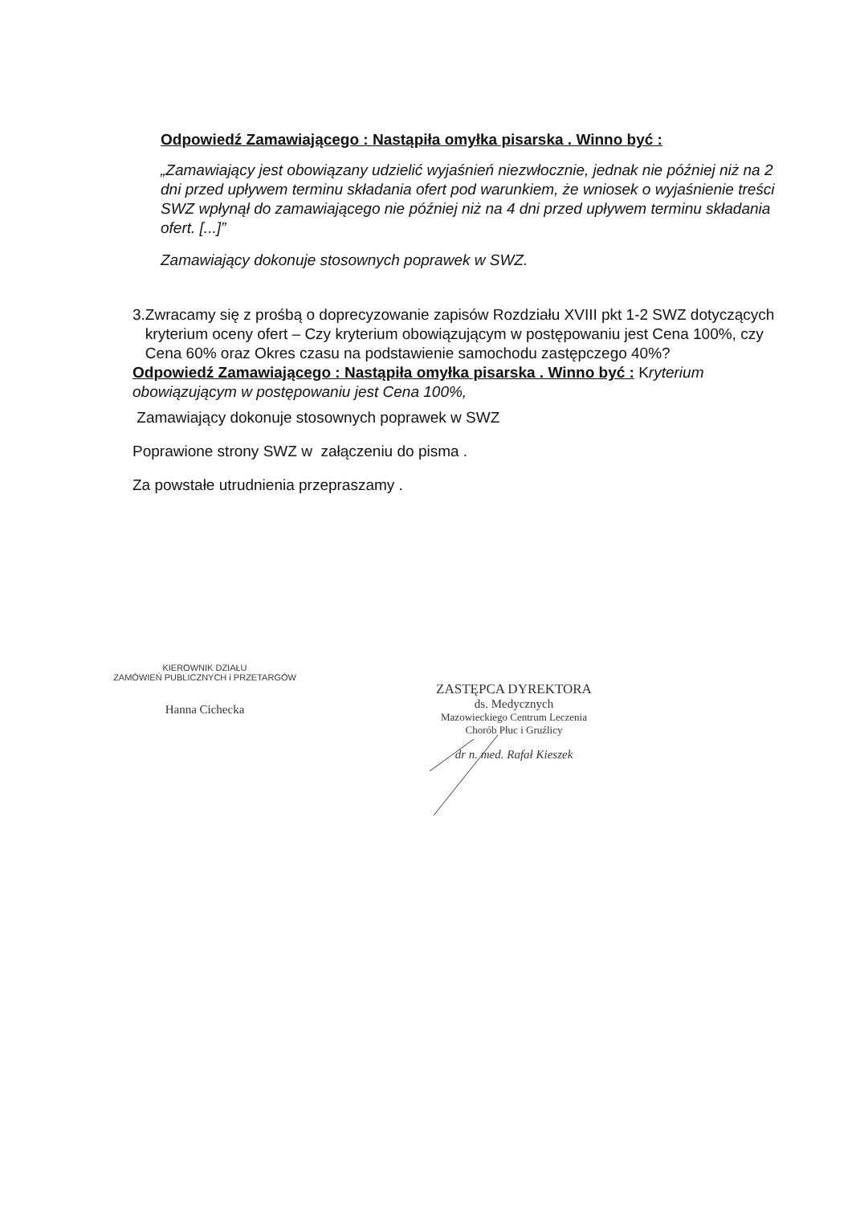Odpowiedź Zamawiającego : Nastąpiła omyłka pisarska . Winno być :
„Zamawiający jest obowiązany udzielić wyjaśnień niezwłocznie, jednak nie później niż na 2 dni przed upływem terminu składania ofert pod warunkiem, że wniosek o wyjaśnienie treści SWZ wpłynął do zamawiającego nie później niż na 4 dni przed upływem terminu składania ofert. [...]”
Zamawiający dokonuje stosownych poprawek w SWZ.
3. Zwracamy się z prośbą o doprecyzowanie zapisów Rozdziału XVIII pkt 1-2 SWZ dotyczących kryterium oceny ofert – Czy kryterium obowiązującym w postępowaniu jest Cena 100%, czy Cena 60% oraz Okres czasu na podstawienie samochodu zastępczego 40%?
Odpowiedź Zamawiającego : Nastąpiła omyłka pisarska . Winno być : Kryterium obowiązującym w postępowaniu jest Cena 100%,
Zamawiający dokonuje stosownych poprawek w SWZ
Poprawione strony SWZ w załączeniu do pisma .
Za powstałe utrudnienia przepraszamy .
KIEROWNIK DZIAŁU
ZAMÓWIEŃ PUBLICZNYCH i PRZETARGÓW
Hanna Cichecka
ZASTĘPCA DYREKTORA
ds. Medycznych
Mazowieckiego Centrum Leczenia
Chorób Płuc i Gruźlicy
dr n. med. Rafał Kieszek